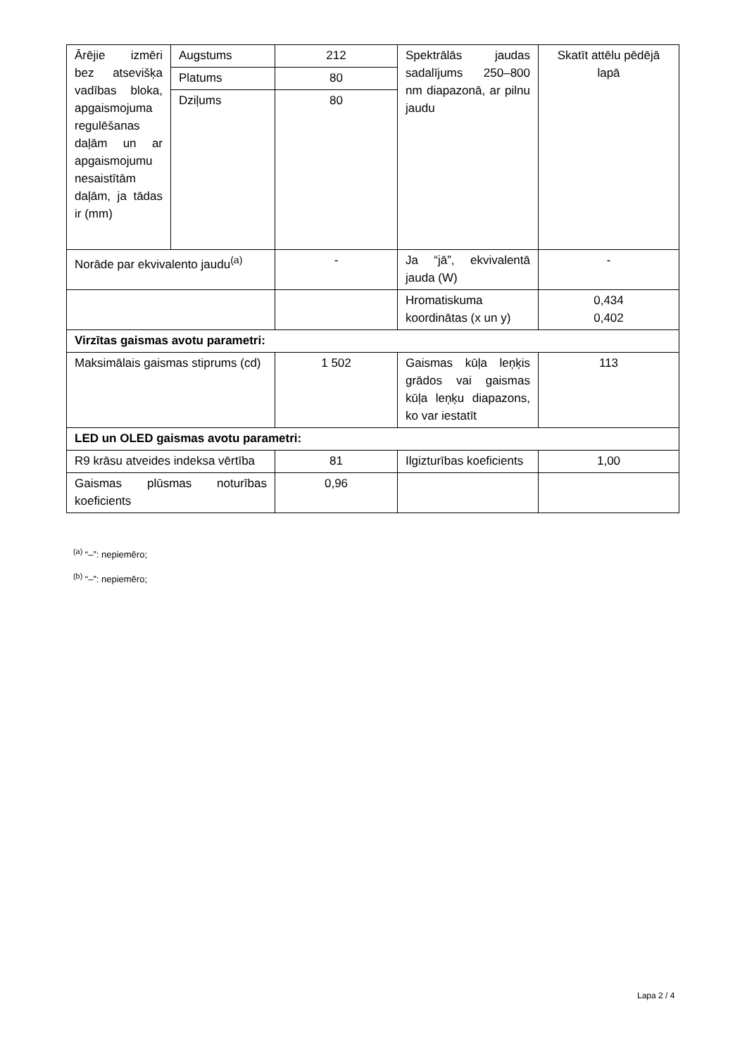| Ārējie izmēri bez atsevišķa vadības bloka, apgaismojuma regulēšanas daļām un ar apgaismojumu nesaistītām daļām, ja tādas ir (mm) | Augstums | 212 | Spektrālās jaudas sadalījums 250–800 nm diapazonā, ar pilnu jaudu | Skatīt attēlu pēdējā lapā |
| | Platums | 80 | | |
| | Dziļums | 80 | | |
| Norāde par ekvivalento jaudu<sup>(a)</sup> | | - | Ja “jā”, ekvivalentā jauda (W) | - |
| | | | Hromatiskuma koordinātas (x un y) | 0,434 0,402 |
| Virzītas gaismas avotu parametri: | | | | |
| Maksimālais gaismas stiprums (cd) | | 1 502 | Gaismas kūļa leņķis grādos vai gaismas kūļa leņķu diapazons, ko var iestatīt | 113 |
| LED un OLED gaismas avotu parametri: | | | | |
| R9 krāsu atveides indeksa vērtība | | 81 | Ilgizturības koeficients | 1,00 |
| Gaismas plūsmas noturības koeficients | | 0,96 | | |
<sup>(a)</sup> “–”: nepiemēro;
<sup>(b)</sup> “–”: nepiemēro;
Lapa 2 / 4